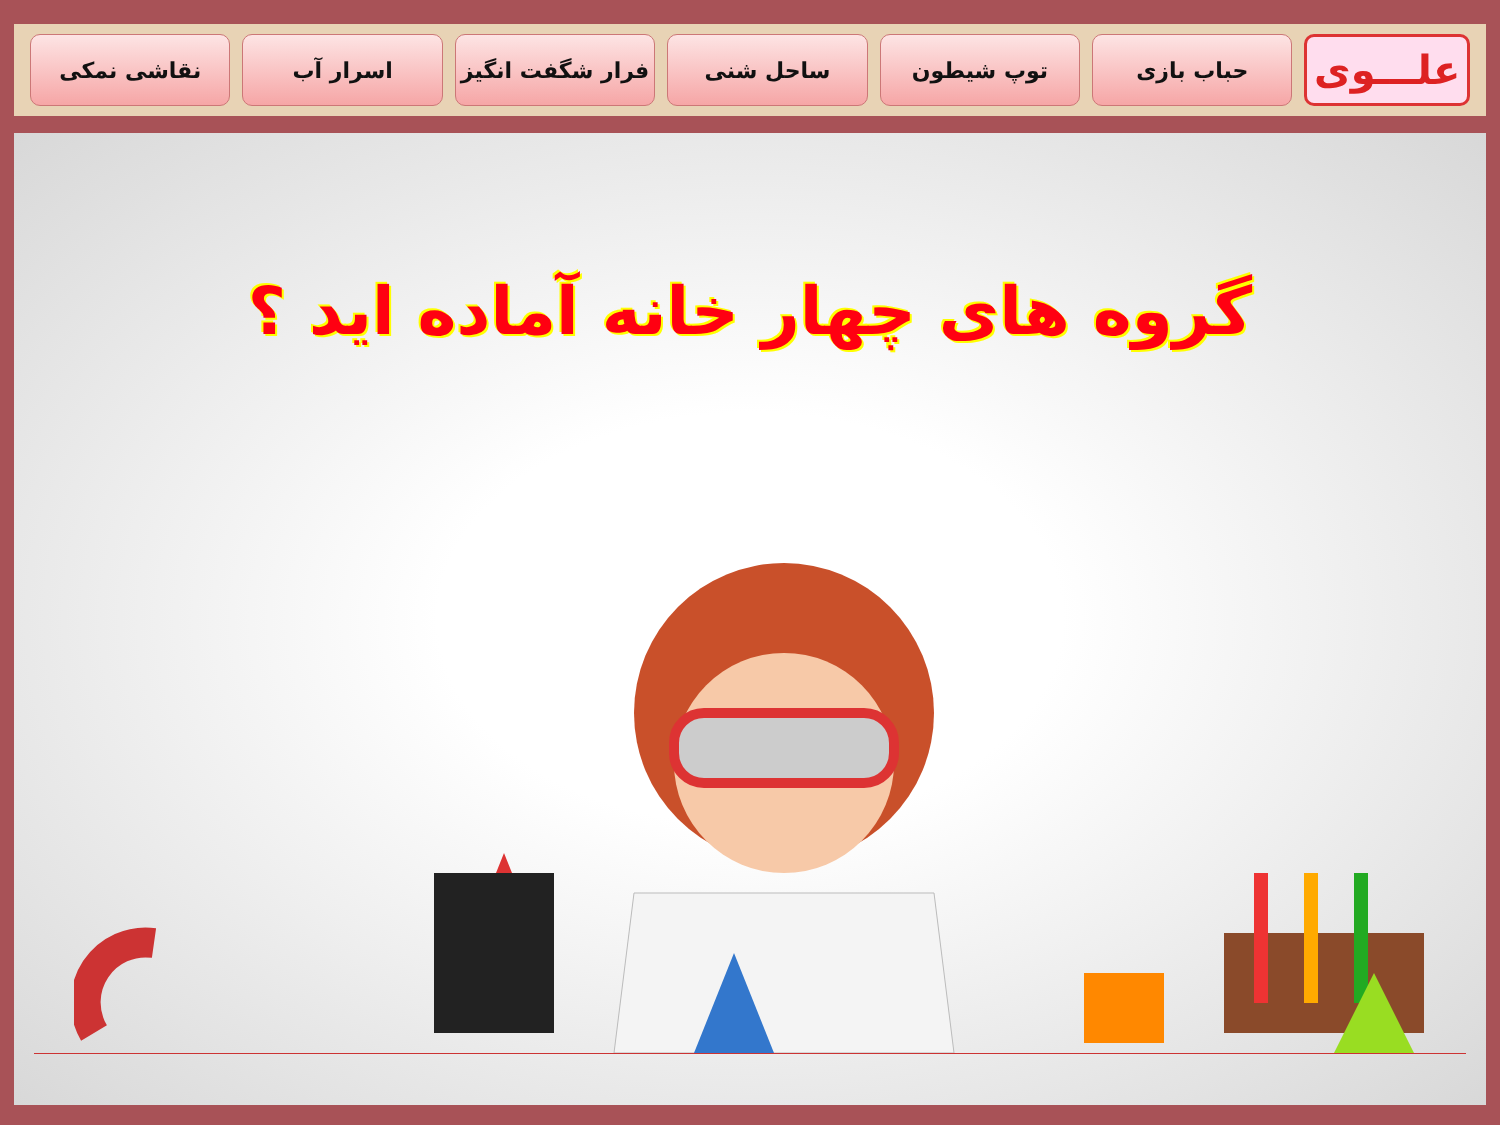علـــوی
حباب بازی توپ شیطون ساحل شنی فرار شگفت انگیز اسرار آب نقاشی نمکی
گروه های چهار خانه آماده اید ؟